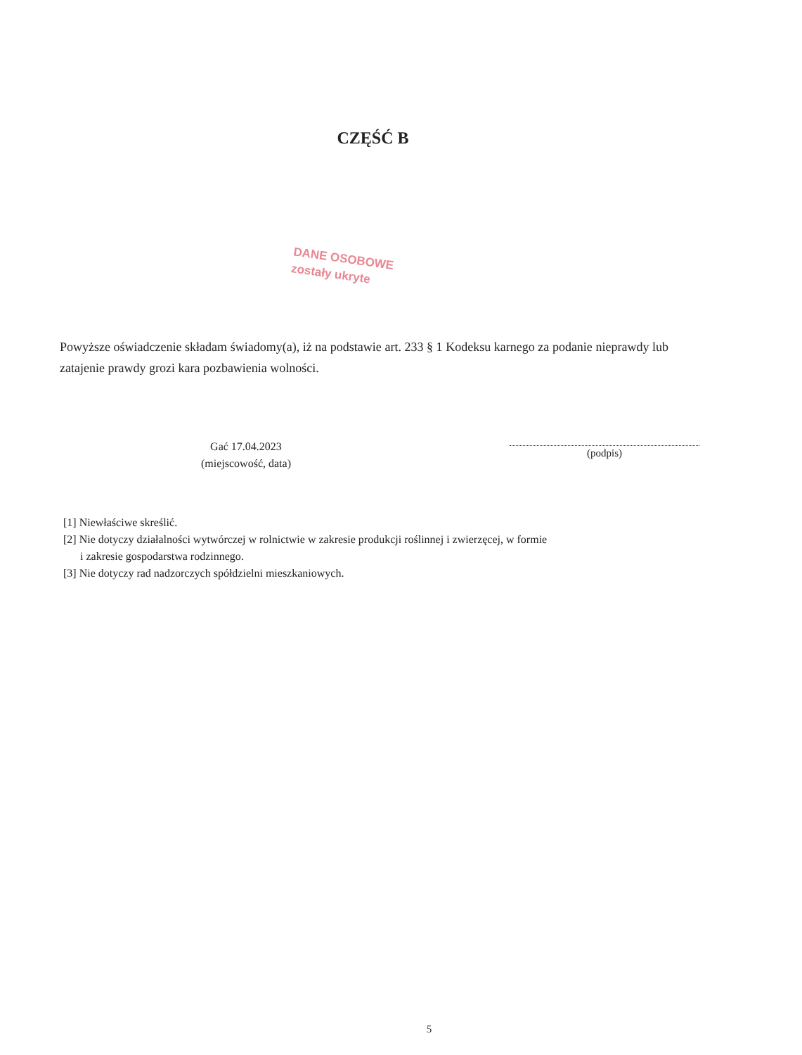CZĘŚĆ B
DANE OSOBOWE
zostały ukryte
Powyższe oświadczenie składam świadomy(a), iż na podstawie art. 233 § 1 Kodeksu karnego za podanie nieprawdy lub zatajenie prawdy grozi kara pozbawienia wolności.
Gać 17.04.2023
(miejscowość, data)
(podpis)
[1] Niewłaściwe skreślić.
[2] Nie dotyczy działalności wytwórczej w rolnictwie w zakresie produkcji roślinnej i zwierzęcej, w formie
i zakresie gospodarstwa rodzinnego.
[3] Nie dotyczy rad nadzorczych spółdzielni mieszkaniowych.
5